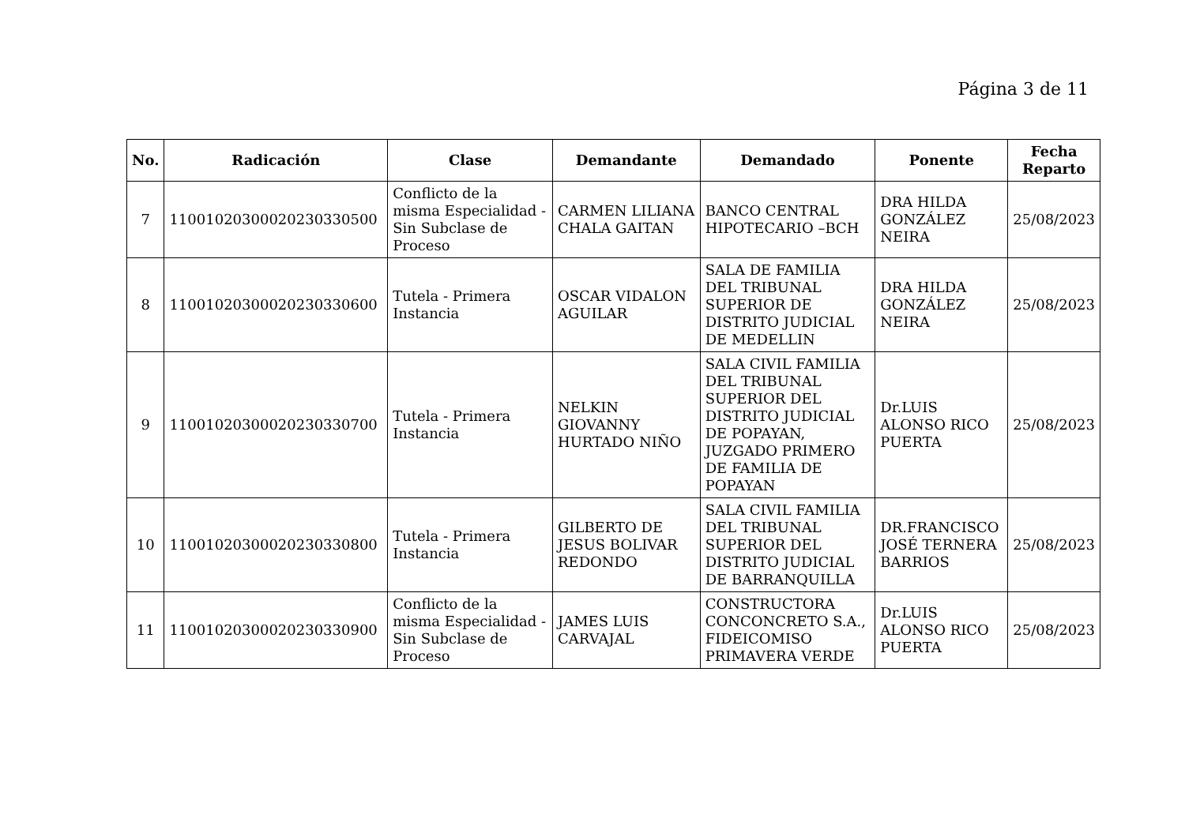Página 3 de 11
| No. | Radicación | Clase | Demandante | Demandado | Ponente | Fecha Reparto |
| --- | --- | --- | --- | --- | --- | --- |
| 7 | 11001020300020230330500 | Conflicto de la misma Especialidad - Sin Subclase de Proceso | CARMEN LILIANA CHALA GAITAN | BANCO CENTRAL HIPOTECARIO –BCH | DRA HILDA GONZÁLEZ NEIRA | 25/08/2023 |
| 8 | 11001020300020230330600 | Tutela - Primera Instancia | OSCAR VIDALON AGUILAR | SALA DE FAMILIA DEL TRIBUNAL SUPERIOR DE DISTRITO JUDICIAL DE MEDELLIN | DRA HILDA GONZÁLEZ NEIRA | 25/08/2023 |
| 9 | 11001020300020230330700 | Tutela - Primera Instancia | NELKIN GIOVANNY HURTADO NIÑO | SALA CIVIL FAMILIA DEL TRIBUNAL SUPERIOR DEL DISTRITO JUDICIAL DE POPAYAN, JUZGADO PRIMERO DE FAMILIA DE POPAYAN | Dr.LUIS ALONSO RICO PUERTA | 25/08/2023 |
| 10 | 11001020300020230330800 | Tutela - Primera Instancia | GILBERTO DE JESUS BOLIVAR REDONDO | SALA CIVIL FAMILIA DEL TRIBUNAL SUPERIOR DEL DISTRITO JUDICIAL DE BARRANQUILLA | DR.FRANCISCO JOSÉ TERNERA BARRIOS | 25/08/2023 |
| 11 | 11001020300020230330900 | Conflicto de la misma Especialidad - Sin Subclase de Proceso | JAMES LUIS CARVAJAL | CONSTRUCTORA CONCONCRETO S.A., FIDEICOMISO PRIMAVERA VERDE | Dr.LUIS ALONSO RICO PUERTA | 25/08/2023 |